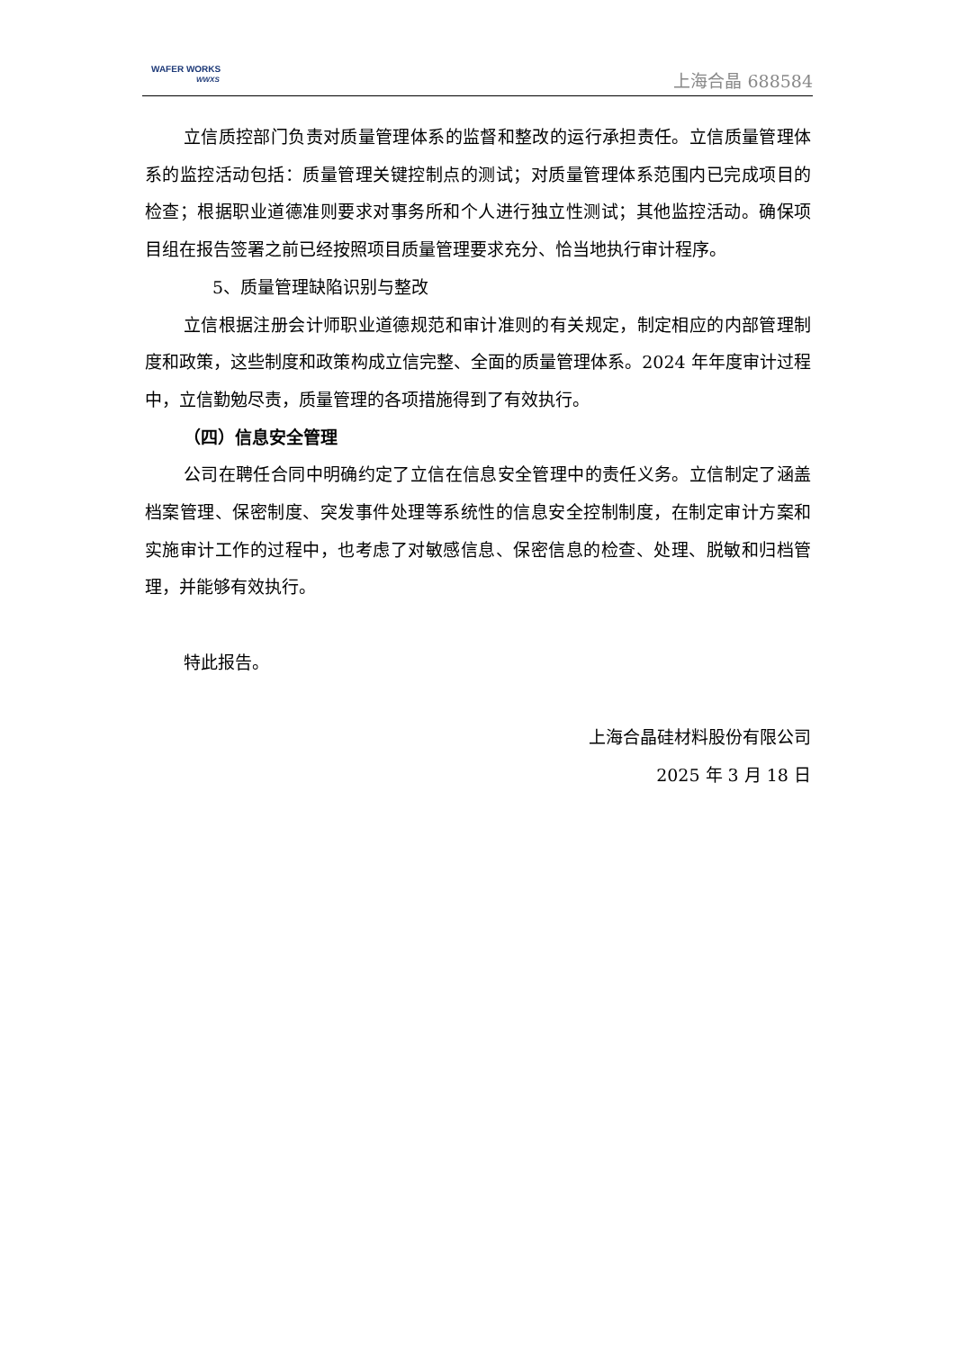WAFER WORKS
WWXS
上海合晶 688584
立信质控部门负责对质量管理体系的监督和整改的运行承担责任。立信质量管理体系的监控活动包括：质量管理关键控制点的测试；对质量管理体系范围内已完成项目的检查；根据职业道德准则要求对事务所和个人进行独立性测试；其他监控活动。确保项目组在报告签署之前已经按照项目质量管理要求充分、恰当地执行审计程序。
5、质量管理缺陷识别与整改
立信根据注册会计师职业道德规范和审计准则的有关规定，制定相应的内部管理制度和政策，这些制度和政策构成立信完整、全面的质量管理体系。2024 年年度审计过程中，立信勤勉尽责，质量管理的各项措施得到了有效执行。
（四）信息安全管理
公司在聘任合同中明确约定了立信在信息安全管理中的责任义务。立信制定了涵盖档案管理、保密制度、突发事件处理等系统性的信息安全控制制度，在制定审计方案和实施审计工作的过程中，也考虑了对敏感信息、保密信息的检查、处理、脱敏和归档管理，并能够有效执行。
特此报告。
上海合晶硅材料股份有限公司
2025 年 3 月 18 日